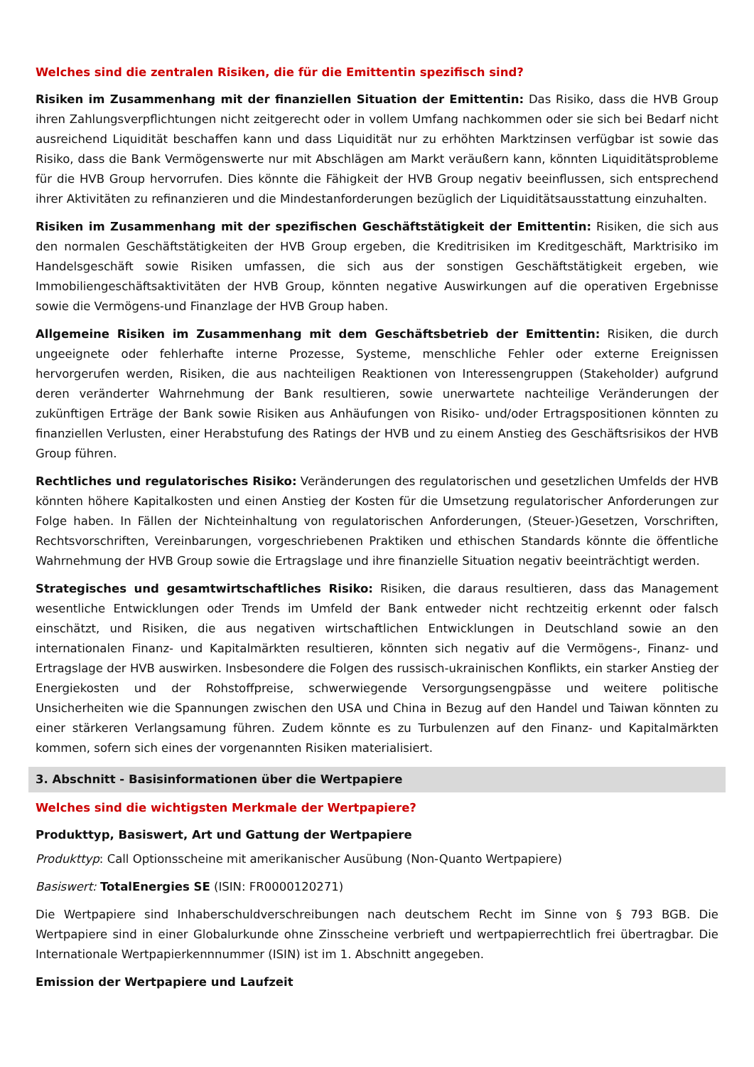Welches sind die zentralen Risiken, die für die Emittentin spezifisch sind?
Risiken im Zusammenhang mit der finanziellen Situation der Emittentin: Das Risiko, dass die HVB Group ihren Zahlungsverpflichtungen nicht zeitgerecht oder in vollem Umfang nachkommen oder sie sich bei Bedarf nicht ausreichend Liquidität beschaffen kann und dass Liquidität nur zu erhöhten Marktzinsen verfügbar ist sowie das Risiko, dass die Bank Vermögenswerte nur mit Abschlägen am Markt veräußern kann, könnten Liquiditätsprobleme für die HVB Group hervorrufen. Dies könnte die Fähigkeit der HVB Group negativ beeinflussen, sich entsprechend ihrer Aktivitäten zu refinanzieren und die Mindestanforderungen bezüglich der Liquiditätsausstattung einzuhalten.
Risiken im Zusammenhang mit der spezifischen Geschäftstätigkeit der Emittentin: Risiken, die sich aus den normalen Geschäftstätigkeiten der HVB Group ergeben, die Kreditrisiken im Kreditgeschäft, Marktrisiko im Handelsgeschäft sowie Risiken umfassen, die sich aus der sonstigen Geschäftstätigkeit ergeben, wie Immobiliengeschäftsaktivitäten der HVB Group, könnten negative Auswirkungen auf die operativen Ergebnisse sowie die Vermögens-und Finanzlage der HVB Group haben.
Allgemeine Risiken im Zusammenhang mit dem Geschäftsbetrieb der Emittentin: Risiken, die durch ungeeignete oder fehlerhafte interne Prozesse, Systeme, menschliche Fehler oder externe Ereignissen hervorgerufen werden, Risiken, die aus nachteiligen Reaktionen von Interessengruppen (Stakeholder) aufgrund deren veränderter Wahrnehmung der Bank resultieren, sowie unerwartete nachteilige Veränderungen der zukünftigen Erträge der Bank sowie Risiken aus Anhäufungen von Risiko- und/oder Ertragspositionen könnten zu finanziellen Verlusten, einer Herabstufung des Ratings der HVB und zu einem Anstieg des Geschäftsrisikos der HVB Group führen.
Rechtliches und regulatorisches Risiko: Veränderungen des regulatorischen und gesetzlichen Umfelds der HVB könnten höhere Kapitalkosten und einen Anstieg der Kosten für die Umsetzung regulatorischer Anforderungen zur Folge haben. In Fällen der Nichteinhaltung von regulatorischen Anforderungen, (Steuer-)Gesetzen, Vorschriften, Rechtsvorschriften, Vereinbarungen, vorgeschriebenen Praktiken und ethischen Standards könnte die öffentliche Wahrnehmung der HVB Group sowie die Ertragslage und ihre finanzielle Situation negativ beeinträchtigt werden.
Strategisches und gesamtwirtschaftliches Risiko: Risiken, die daraus resultieren, dass das Management wesentliche Entwicklungen oder Trends im Umfeld der Bank entweder nicht rechtzeitig erkennt oder falsch einschätzt, und Risiken, die aus negativen wirtschaftlichen Entwicklungen in Deutschland sowie an den internationalen Finanz- und Kapitalmärkten resultieren, könnten sich negativ auf die Vermögens-, Finanz- und Ertragslage der HVB auswirken. Insbesondere die Folgen des russisch-ukrainischen Konflikts, ein starker Anstieg der Energiekosten und der Rohstoffpreise, schwerwiegende Versorgungsengpässe und weitere politische Unsicherheiten wie die Spannungen zwischen den USA und China in Bezug auf den Handel und Taiwan könnten zu einer stärkeren Verlangsamung führen. Zudem könnte es zu Turbulenzen auf den Finanz- und Kapitalmärkten kommen, sofern sich eines der vorgenannten Risiken materialisiert.
3. Abschnitt - Basisinformationen über die Wertpapiere
Welches sind die wichtigsten Merkmale der Wertpapiere?
Produkttyp, Basiswert, Art und Gattung der Wertpapiere
Produkttyp: Call Optionsscheine mit amerikanischer Ausübung (Non-Quanto Wertpapiere)
Basiswert: TotalEnergies SE (ISIN: FR0000120271)
Die Wertpapiere sind Inhaberschuldverschreibungen nach deutschem Recht im Sinne von § 793 BGB. Die Wertpapiere sind in einer Globalurkunde ohne Zinsscheine verbrieft und wertpapierrechtlich frei übertragbar. Die Internationale Wertpapierkennnummer (ISIN) ist im 1. Abschnitt angegeben.
Emission der Wertpapiere und Laufzeit